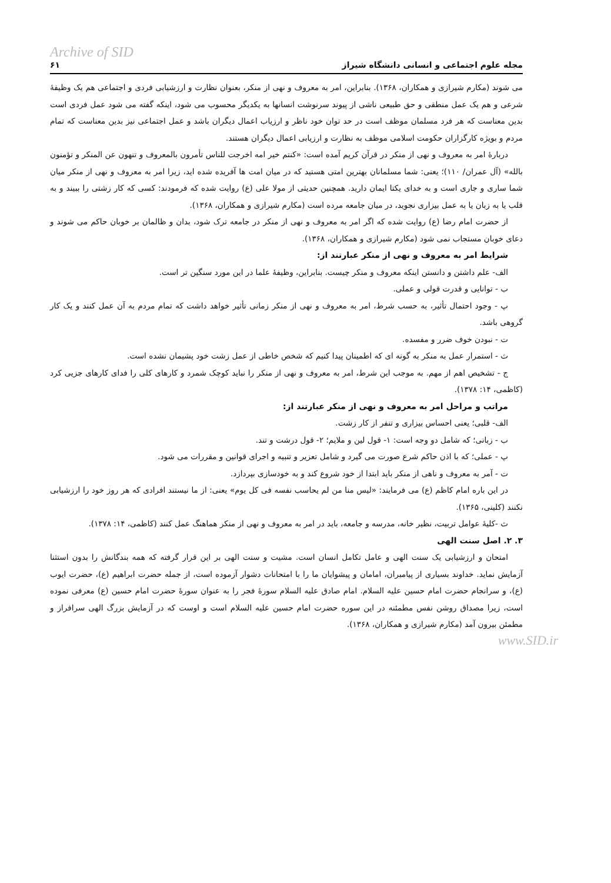Archive of SID
مجله علوم اجتماعی و انسانی دانشگاه شیراز ۶۱
می شوند (مکارم شیرازی و همکاران، ۱۳۶۸). بنابراین، امر به معروف و نهی از منکر، بعنوان نظارت و ارزشیابی فردی و اجتماعی هم یک وظیفهٔ شرعی و هم یک عمل منطقی و حق طبیعی ناشی از پیوند سرنوشت انسانها به یکدیگر محسوب می شود، اینکه گفته می شود عمل فردی است بدین معناست که هر فرد مسلمان موظف است در حد توان خود ناظر و ارزیاب اعمال دیگران باشد و عمل اجتماعی نیز بدین معناست که تمام مردم و بویژه کارگزاران حکومت اسلامی موظف به نظارت و ارزیابی اعمال دیگران هستند.
دربارهٔ امر به معروف و نهی از منکر در قرآن کریم آمده است: «کنتم خیر امه اخرجت للناس تأمرون بالمعروف و تنهون عن المنکر و تؤمنون بالله» (آل عمران/ ۱۱۰)؛ یعنی: شما مسلمانان بهترین امتی هستید که در میان امت ها آفریده شده اید، زیرا امر به معروف و نهی از منکر میان شما ساری و جاری است و به خدای یکتا ایمان دارید. همچنین حدیثی از مولا علی (ع) روایت شده که فرمودند: کسی که کار زشتی را ببیند و به قلب یا به زبان یا به عمل بیزاری نجوید، در میان جامعه مرده است (مکارم شیرازی و همکاران، ۱۳۶۸).
از حضرت امام رضا (ع) روایت شده که اگر امر به معروف و نهی از منکر در جامعه ترک شود، بدان و ظالمان بر خوبان حاکم می شوند و دعای خوبان مستجاب نمی شود (مکارم شیرازی و همکاران، ۱۳۶۸).
شرایط امر به معروف و نهی از منکر عبارتند از:
الف- علم داشتن و دانستن اینکه معروف و منکر چیست. بنابراین، وظیفهٔ علما در این مورد سنگین تر است.
ب - توانایی و قدرت قولی و عملی.
پ - وجود احتمال تأثیر، به حسب شرط، امر به معروف و نهی از منکر زمانی تأثیر خواهد داشت که تمام مردم به آن عمل کنند و یک کار گروهی باشد.
ت - نبودن خوف ضرر و مفسده.
ث - استمرار عمل به منکر به گونه ای که اطمینان پیدا کنیم که شخص خاطی از عمل زشت خود پشیمان نشده است.
ج - تشخیص اهم از مهم. به موجب این شرط، امر به معروف و نهی از منکر را نباید کوچک شمرد و کارهای کلی را فدای کارهای جزیی کرد (کاظمی، ۱۴: ۱۳۷۸).
مراتب و مراحل امر به معروف و نهی از منکر عبارتند از:
الف- قلبی؛ یعنی احساس بیزاری و تنفر از کار زشت.
ب - زبانی؛ که شامل دو وجه است: ۱- قول لین و ملایم؛ ۲- قول درشت و تند.
پ - عملی؛ که با اذن حاکم شرع صورت می گیرد و شامل تعزیر و تنبیه و اجرای قوانین و مقررات می شود.
ت - آمر به معروف و ناهی از منکر باید ابتدا از خود شروع کند و به خودسازی بپردازد.
در این باره امام کاظم (ع) می فرمایند: «لیس منا من لم یحاسب نفسه فی کل یوم» یعنی: از ما نیستند افرادی که هر روز خود را ارزشیابی نکنند (کلینی، ۱۳۶۵).
ث -کلیهٔ عوامل تربیت، نظیر خانه، مدرسه و جامعه، باید در امر به معروف و نهی از منکر هماهنگ عمل کنند (کاظمی، ۱۴: ۱۳۷۸).
۳. ۲. اصل سنت الهی
امتحان و ارزشیابی یک سنت الهی و عامل تکامل انسان است. مشیت و سنت الهی بر این قرار گرفته که همه بندگانش را بدون استثنا آزمایش نماید. خداوند بسیاری از پیامبران، امامان و پیشوایان ما را با امتحانات دشوار آزموده است، از جمله حضرت ابراهیم (ع)، حضرت ایوب (ع)، و سرانجام حضرت امام حسین علیه السلام. امام صادق علیه السلام سورهٔ فجر را به عنوان سورهٔ حضرت امام حسین (ع) معرفی نموده است، زیرا مصداق روشن نفس مطمئنه در این سوره حضرت امام حسین علیه السلام است و اوست که در آزمایش بزرگ الهی سرافراز و مطمئن بیرون آمد (مکارم شیرازی و همکاران، ۱۳۶۸).
www.SID.ir